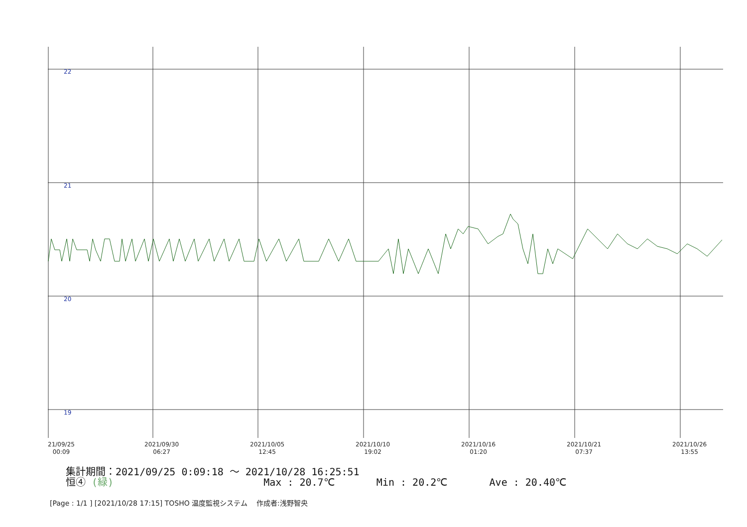22
21
20
19
21/09/25
00:09
2021/09/30
06:27
2021/10/05
12:45
2021/10/10
19:02
2021/10/16
01:20
2021/10/21
07:37
2021/10/26
13:55
集計期間：2021/09/25 0:09:18 ～ 2021/10/28 16:25:51
恒④ (緑) Max : 20.7℃ Min : 20.2℃ Ave : 20.40℃
[Page : 1/1 ] [2021/10/28 17:15] TOSHO 温度監視システム 作成者:浅野智央